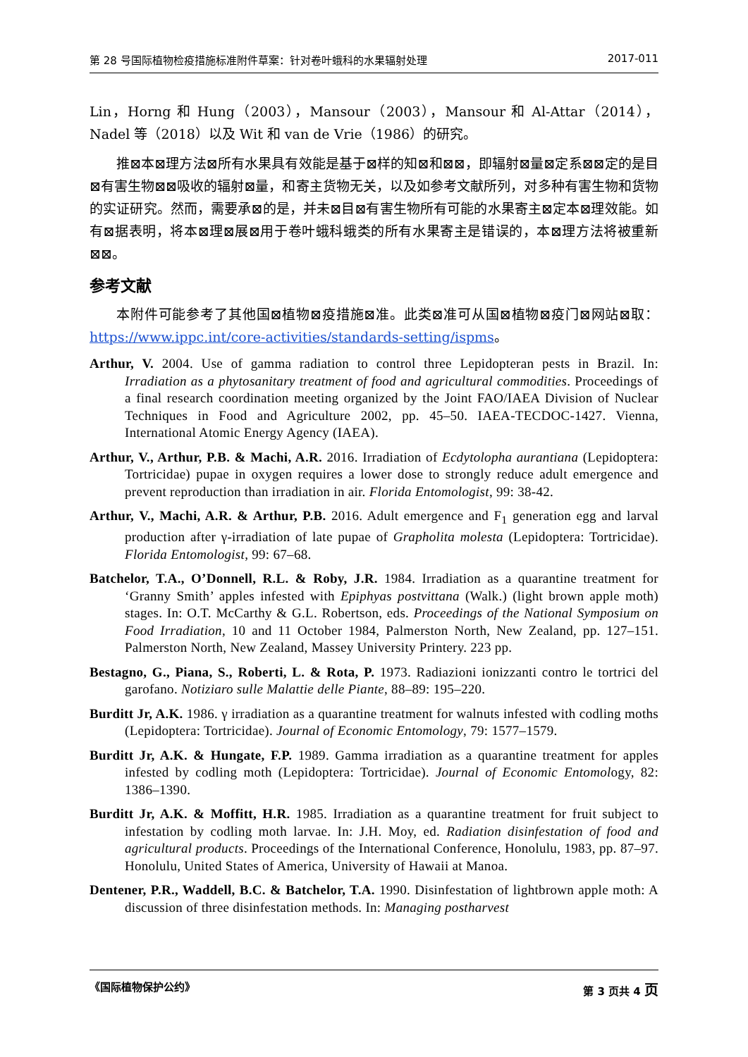第 28 号国际植物检疫措施标准附件草案：针对卷叶蛾科的水果辐射处理 2017-011
Lin，Horng 和 Hung（2003），Mansour（2003），Mansour 和 Al-Attar（2014），Nadel 等（2018）以及 Wit 和 van de Vrie（1986）的研究。
推⊠本⊠理方法⊠所有水果具有效能是基于⊠样的知⊠和⊠⊠，即辐射⊠量⊠定系⊠⊠定的是目⊠有害生物⊠⊠吸收的辐射⊠量，和寄主货物无关，以及如参考文献所列，对多种有害生物和货物的实证研究。然而，需要承⊠的是，并未⊠目⊠有害生物所有可能的水果寄主⊠定本⊠理效能。如有⊠据表明，将本⊠理⊠展⊠用于卷叶蛾科蛾类的所有水果寄主是错误的，本⊠理方法将被重新⊠⊠。
参考文献
本附件可能参考了其他国⊠植物⊠疫措施⊠准。此类⊠准可从国⊠植物⊠疫门⊠网站⊠取：https://www.ippc.int/core-activities/standards-setting/ispms。
Arthur, V. 2004. Use of gamma radiation to control three Lepidopteran pests in Brazil. In: Irradiation as a phytosanitary treatment of food and agricultural commodities. Proceedings of a final research coordination meeting organized by the Joint FAO/IAEA Division of Nuclear Techniques in Food and Agriculture 2002, pp. 45–50. IAEA-TECDOC-1427. Vienna, International Atomic Energy Agency (IAEA).
Arthur, V., Arthur, P.B. & Machi, A.R. 2016. Irradiation of Ecdytolopha aurantiana (Lepidoptera: Tortricidae) pupae in oxygen requires a lower dose to strongly reduce adult emergence and prevent reproduction than irradiation in air. Florida Entomologist, 99: 38-42.
Arthur, V., Machi, A.R. & Arthur, P.B. 2016. Adult emergence and F<sub>1</sub> generation egg and larval production after γ-irradiation of late pupae of Grapholita molesta (Lepidoptera: Tortricidae). Florida Entomologist, 99: 67–68.
Batchelor, T.A., O’Donnell, R.L. & Roby, J.R. 1984. Irradiation as a quarantine treatment for ‘Granny Smith’ apples infested with Epiphyas postvittana (Walk.) (light brown apple moth) stages. In: O.T. McCarthy & G.L. Robertson, eds. Proceedings of the National Symposium on Food Irradiation, 10 and 11 October 1984, Palmerston North, New Zealand, pp. 127–151. Palmerston North, New Zealand, Massey University Printery. 223 pp.
Bestagno, G., Piana, S., Roberti, L. & Rota, P. 1973. Radiazioni ionizzanti contro le tortrici del garofano. Notiziaro sulle Malattie delle Piante, 88–89: 195–220.
Burditt Jr, A.K. 1986. γ irradiation as a quarantine treatment for walnuts infested with codling moths (Lepidoptera: Tortricidae). Journal of Economic Entomology, 79: 1577–1579.
Burditt Jr, A.K. & Hungate, F.P. 1989. Gamma irradiation as a quarantine treatment for apples infested by codling moth (Lepidoptera: Tortricidae). Journal of Economic Entomology, 82: 1386–1390.
Burditt Jr, A.K. & Moffitt, H.R. 1985. Irradiation as a quarantine treatment for fruit subject to infestation by codling moth larvae. In: J.H. Moy, ed. Radiation disinfestation of food and agricultural products. Proceedings of the International Conference, Honolulu, 1983, pp. 87–97. Honolulu, United States of America, University of Hawaii at Manoa.
Dentener, P.R., Waddell, B.C. & Batchelor, T.A. 1990. Disinfestation of lightbrown apple moth: A discussion of three disinfestation methods. In: Managing postharvest
《国际植物保护公约》 第 3 页共 4 页